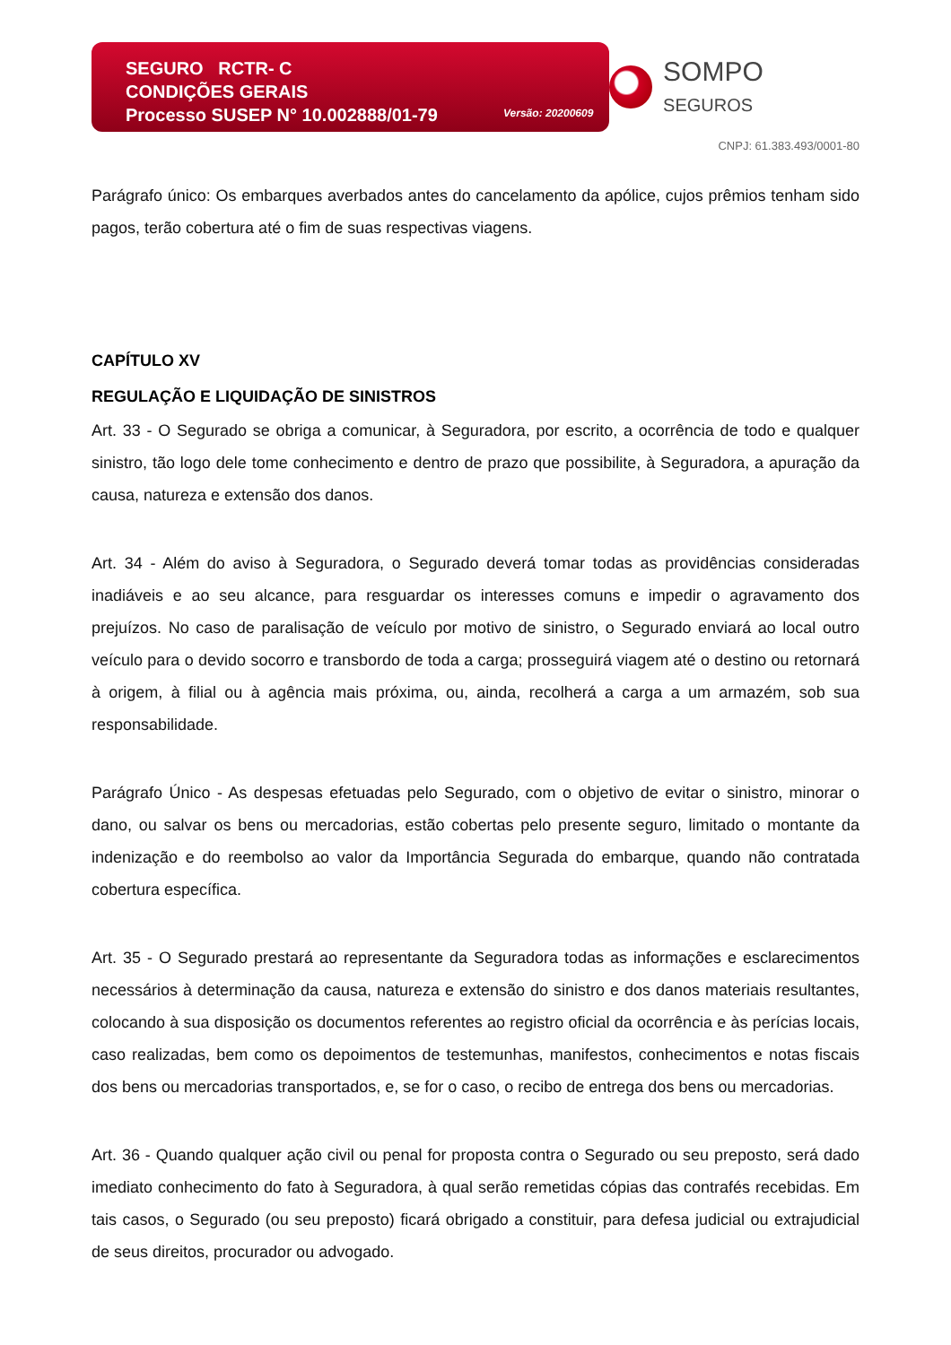SEGURO RCTR- C
CONDIÇÕES GERAIS
Processo SUSEP N° 10.002888/01-79
Versão: 20200609
SOMPO SEGUROS
CNPJ: 61.383.493/0001-80
Parágrafo único: Os embarques averbados antes do cancelamento da apólice, cujos prêmios tenham sido pagos, terão cobertura até o fim de suas respectivas viagens.
CAPÍTULO XV
REGULAÇÃO E LIQUIDAÇÃO DE SINISTROS
Art. 33 - O Segurado se obriga a comunicar, à Seguradora, por escrito, a ocorrência de todo e qualquer sinistro, tão logo dele tome conhecimento e dentro de prazo que possibilite, à Seguradora, a apuração da causa, natureza e extensão dos danos.
Art. 34 - Além do aviso à Seguradora, o Segurado deverá tomar todas as providências consideradas inadiáveis e ao seu alcance, para resguardar os interesses comuns e impedir o agravamento dos prejuízos. No caso de paralisação de veículo por motivo de sinistro, o Segurado enviará ao local outro veículo para o devido socorro e transbordo de toda a carga; prosseguirá viagem até o destino ou retornará à origem, à filial ou à agência mais próxima, ou, ainda, recolherá a carga a um armazém, sob sua responsabilidade.
Parágrafo Único - As despesas efetuadas pelo Segurado, com o objetivo de evitar o sinistro, minorar o dano, ou salvar os bens ou mercadorias, estão cobertas pelo presente seguro, limitado o montante da indenização e do reembolso ao valor da Importância Segurada do embarque, quando não contratada cobertura específica.
Art. 35 - O Segurado prestará ao representante da Seguradora todas as informações e esclarecimentos necessários à determinação da causa, natureza e extensão do sinistro e dos danos materiais resultantes, colocando à sua disposição os documentos referentes ao registro oficial da ocorrência e às perícias locais, caso realizadas, bem como os depoimentos de testemunhas, manifestos, conhecimentos e notas fiscais dos bens ou mercadorias transportados, e, se for o caso, o recibo de entrega dos bens ou mercadorias.
Art. 36 - Quando qualquer ação civil ou penal for proposta contra o Segurado ou seu preposto, será dado imediato conhecimento do fato à Seguradora, à qual serão remetidas cópias das contrafés recebidas. Em tais casos, o Segurado (ou seu preposto) ficará obrigado a constituir, para defesa judicial ou extrajudicial de seus direitos, procurador ou advogado.